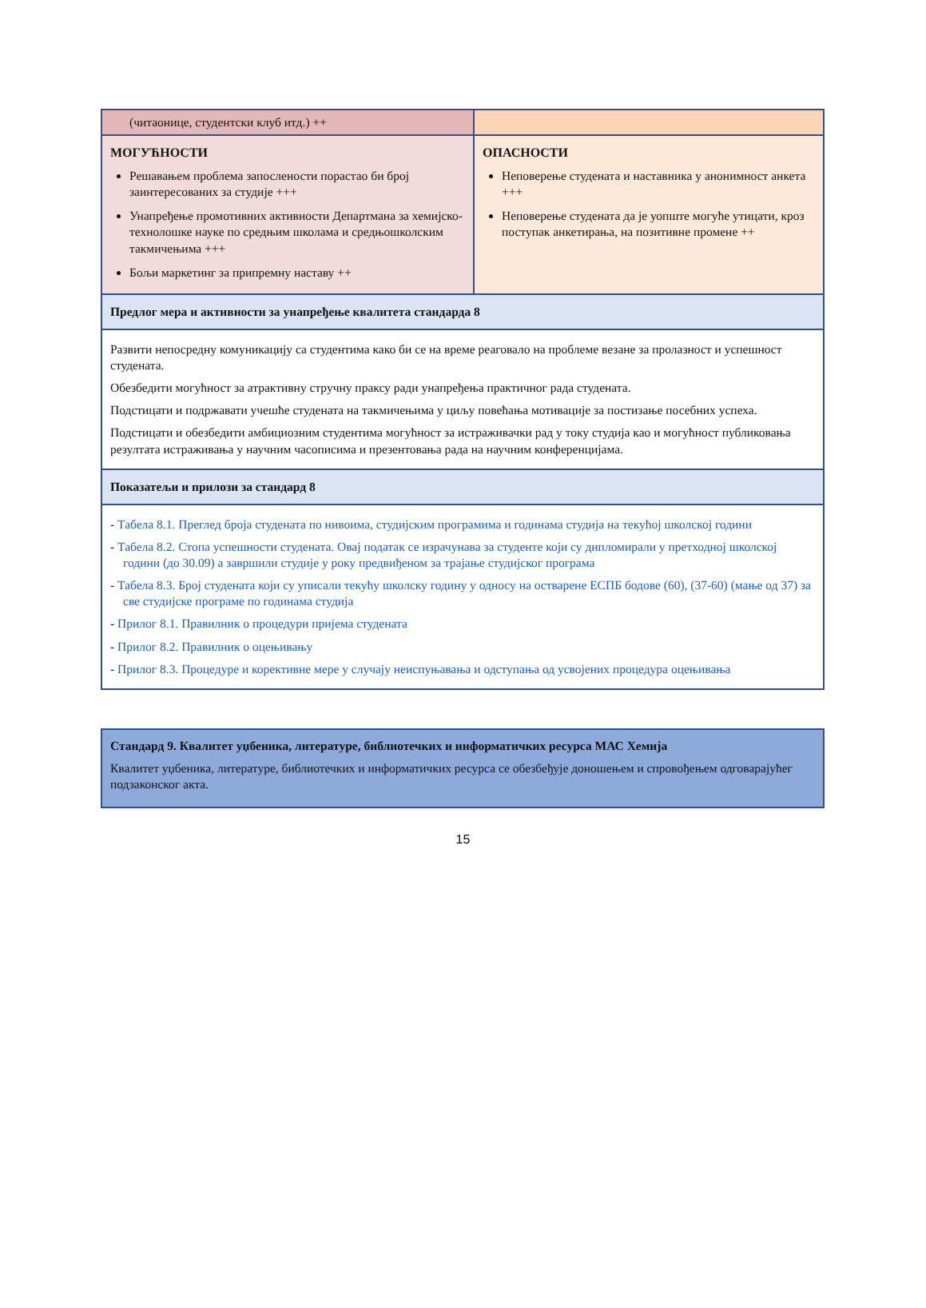| (читаонице, студентски клуб итд.) ++ | |
| МОГУЋНОСТИ Решавањем проблема запослености порастао би број заинтересованих за студије +++ Унапређење промотивних активности Департмана за хемијско-технолошке науке по средњим школама и средњошколским такмичењима +++ Бољи маркетинг за припремну наставу ++ | ОПАСНОСТИ Неповерење студената и наставника у анонимност анкета +++ Неповерење студената да је уопште могуће утицати, кроз поступак анкетирања, на позитивне промене ++ |
| Предлог мера и активности за унапређење квалитета стандарда 8 | |
| Развити непосредну комуникацију са студентима како би се на време реаговало на проблеме везане за пролазност и успешност студената. Обезбедити могућност за атрактивну стручну праксу ради унапређења практичног рада студената. Подстицати и подржавати учешће студената на такмичењима у циљу повећања мотивације за постизање посебних успеха. Подстицати и обезбедити амбициозним студентима могућност за истраживачки рад у току студија као и могућност публиковања резултата истраживања у научним часописима и презентовања рада на научним конференцијама. | |
| Показатељи и прилози за стандард 8 | |
| - Табела 8.1. Преглед броја студената по нивоима, студијским програмима и годинама студија на текућој школској години - Табела 8.2. Стопа успешности студената. Овај податак се израчунава за студенте који су дипломирали у претходној школској години (до 30.09) а завршили студије у року предвиђеном за трајање студијског програма - Табела 8.3. Број студената који су уписали текућу школску годину у односу на остварене ЕСПБ бодове (60), (37-60) (мање од 37) за све студијске програме по годинама студија - Прилог 8.1. Правилник о процедури пријема студената - Прилог 8.2. Правилник о оцењивању - Прилог 8.3. Процедуре и корективне мере у случају неиспуњавања и одступања од усвојених процедура оцењивања | |
| Стандард 9. Квалитет уџбеника, литературе, библиотечких и информатичких ресурса МАС Хемија Квалитет уџбеника, литературе, библиотечких и информатичких ресурса се обезбеђује доношењем и спровођењем одговарајућег подзаконског акта. |
15